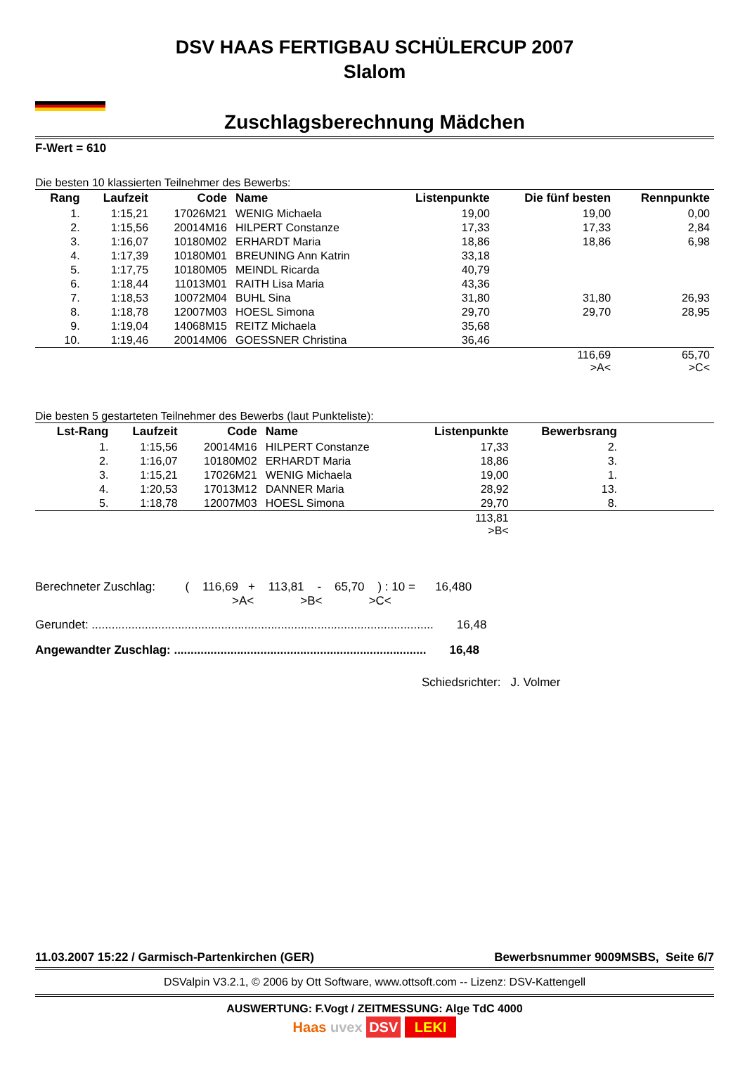DSV HAAS FERTIGBAU SCHÜLERCUP 2007
Slalom
Zuschlagsberechnung Mädchen
F-Wert = 610
Die besten 10 klassierten Teilnehmer des Bewerbs:
| Rang | Laufzeit | Code | Name | Listenpunkte | Die fünf besten | Rennpunkte |
| --- | --- | --- | --- | --- | --- | --- |
| 1. | 1:15,21 | 17026M21 | WENIG Michaela | 19,00 | 19,00 | 0,00 |
| 2. | 1:15,56 | 20014M16 | HILPERT Constanze | 17,33 | 17,33 | 2,84 |
| 3. | 1:16,07 | 10180M02 | ERHARDT Maria | 18,86 | 18,86 | 6,98 |
| 4. | 1:17,39 | 10180M01 | BREUNING Ann Katrin | 33,18 | | |
| 5. | 1:17,75 | 10180M05 | MEINDL Ricarda | 40,79 | | |
| 6. | 1:18,44 | 11013M01 | RAITH Lisa Maria | 43,36 | | |
| 7. | 1:18,53 | 10072M04 | BUHL Sina | 31,80 | 31,80 | 26,93 |
| 8. | 1:18,78 | 12007M03 | HOESL Simona | 29,70 | 29,70 | 28,95 |
| 9. | 1:19,04 | 14068M15 | REITZ Michaela | 35,68 | | |
| 10. | 1:19,46 | 20014M06 | GOESSNER Christina | 36,46 | | |
| | | | | | 116,69 >A< | 65,70 >C< |
Die besten 5 gestarteten Teilnehmer des Bewerbs (laut Punkteliste):
| Lst-Rang | Laufzeit | Code | Name | Listenpunkte | Bewerbsrang | |
| --- | --- | --- | --- | --- | --- | --- |
| 1. | 1:15,56 | 20014M16 | HILPERT Constanze | 17,33 | 2. | |
| 2. | 1:16,07 | 10180M02 | ERHARDT Maria | 18,86 | 3. | |
| 3. | 1:15,21 | 17026M21 | WENIG Michaela | 19,00 | 1. | |
| 4. | 1:20,53 | 17013M12 | DANNER Maria | 28,92 | 13. | |
| 5. | 1:18,78 | 12007M03 | HOESL Simona | 29,70 | 8. | |
| | | | | 113,81 >B< | | |
Berechneter Zuschlag: ( 116,69 + 113,81 - 65,70 ) : 10 = 16,480
>A< >B< >C<
Gerundet: ....................................................................................................... 16,48
Angewandter Zuschlag: ............................................................................ 16,48
Schiedsrichter: J. Volmer
11.03.2007 15:22 / Garmisch-Partenkirchen (GER) Bewerbsnummer 9009MSBS, Seite 6/7
DSValpin V3.2.1, © 2006 by Ott Software, www.ottsoft.com -- Lizenz: DSV-Kattengell
AUSWERTUNG: F.Vogt / ZEITMESSUNG: Alge TdC 4000
Haas uvex DSV LEKI